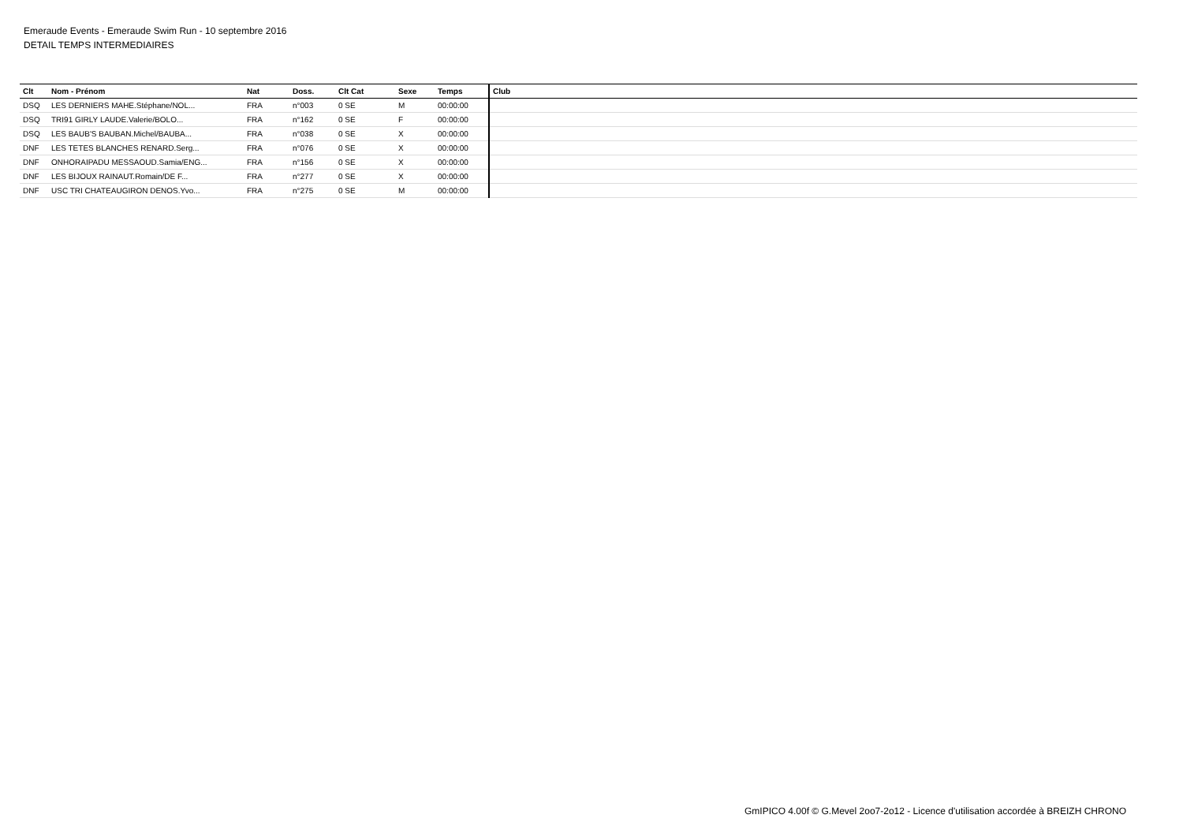Emeraude Events - Emeraude Swim Run - 10 septembre 2016
DETAIL TEMPS INTERMEDIAIRES
| Clt | Nom - Prénom | Nat | Doss. | Clt Cat | Sexe | Temps | Club |
| --- | --- | --- | --- | --- | --- | --- | --- |
| DSQ | LES DERNIERS MAHE.Stéphane/NOL... | FRA | n°003 | 0 SE | M | 00:00:00 | |
| DSQ | TRI91 GIRLY LAUDE.Valerie/BOLO... | FRA | n°162 | 0 SE | F | 00:00:00 | |
| DSQ | LES BAUB'S BAUBAN.Michel/BAUBA... | FRA | n°038 | 0 SE | X | 00:00:00 | |
| DNF | LES TETES BLANCHES RENARD.Serg... | FRA | n°076 | 0 SE | X | 00:00:00 | |
| DNF | ONHORAIPADU MESSAOUD.Samia/ENG... | FRA | n°156 | 0 SE | X | 00:00:00 | |
| DNF | LES BIJOUX RAINAUT.Romain/DE F... | FRA | n°277 | 0 SE | X | 00:00:00 | |
| DNF | USC TRI CHATEAUGIRON DENOS.Yvo... | FRA | n°275 | 0 SE | M | 00:00:00 | |
GmIPICO 4.00f © G.Mevel 2oo7-2o12 - Licence d'utilisation accordée à BREIZH CHRONO